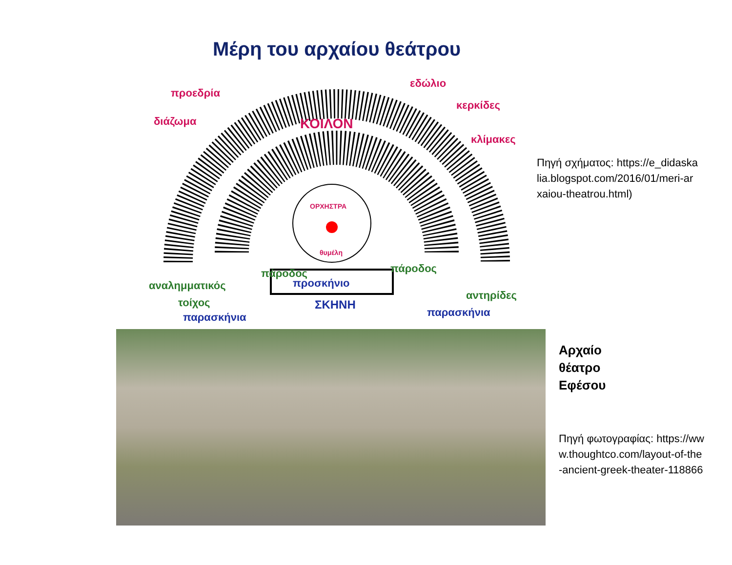Μέρη του αρχαίου θεάτρου
προεδρία
διάζωμα
ΚΟΙΛΟΝ
εδώλιο
κερκίδες
κλίμακες
ΟΡΧΗΣΤΡΑ
θυμέλη
πάροδος
πάροδος
αναλημματικός
τοίχος
αντηρίδες
προσκήνιο
ΣΚΗΝΗ
παρασκήνια
παρασκήνια
Πηγή σχήματος: https://e_didaskalia.blogspot.com/2016/01/meri-arxaiou-theatrou.html)
Αρχαίο
θέατρο
Εφέσου
Πηγή φωτογραφίας: https://www.thoughtco.com/layout-of-the-ancient-greek-theater-118866